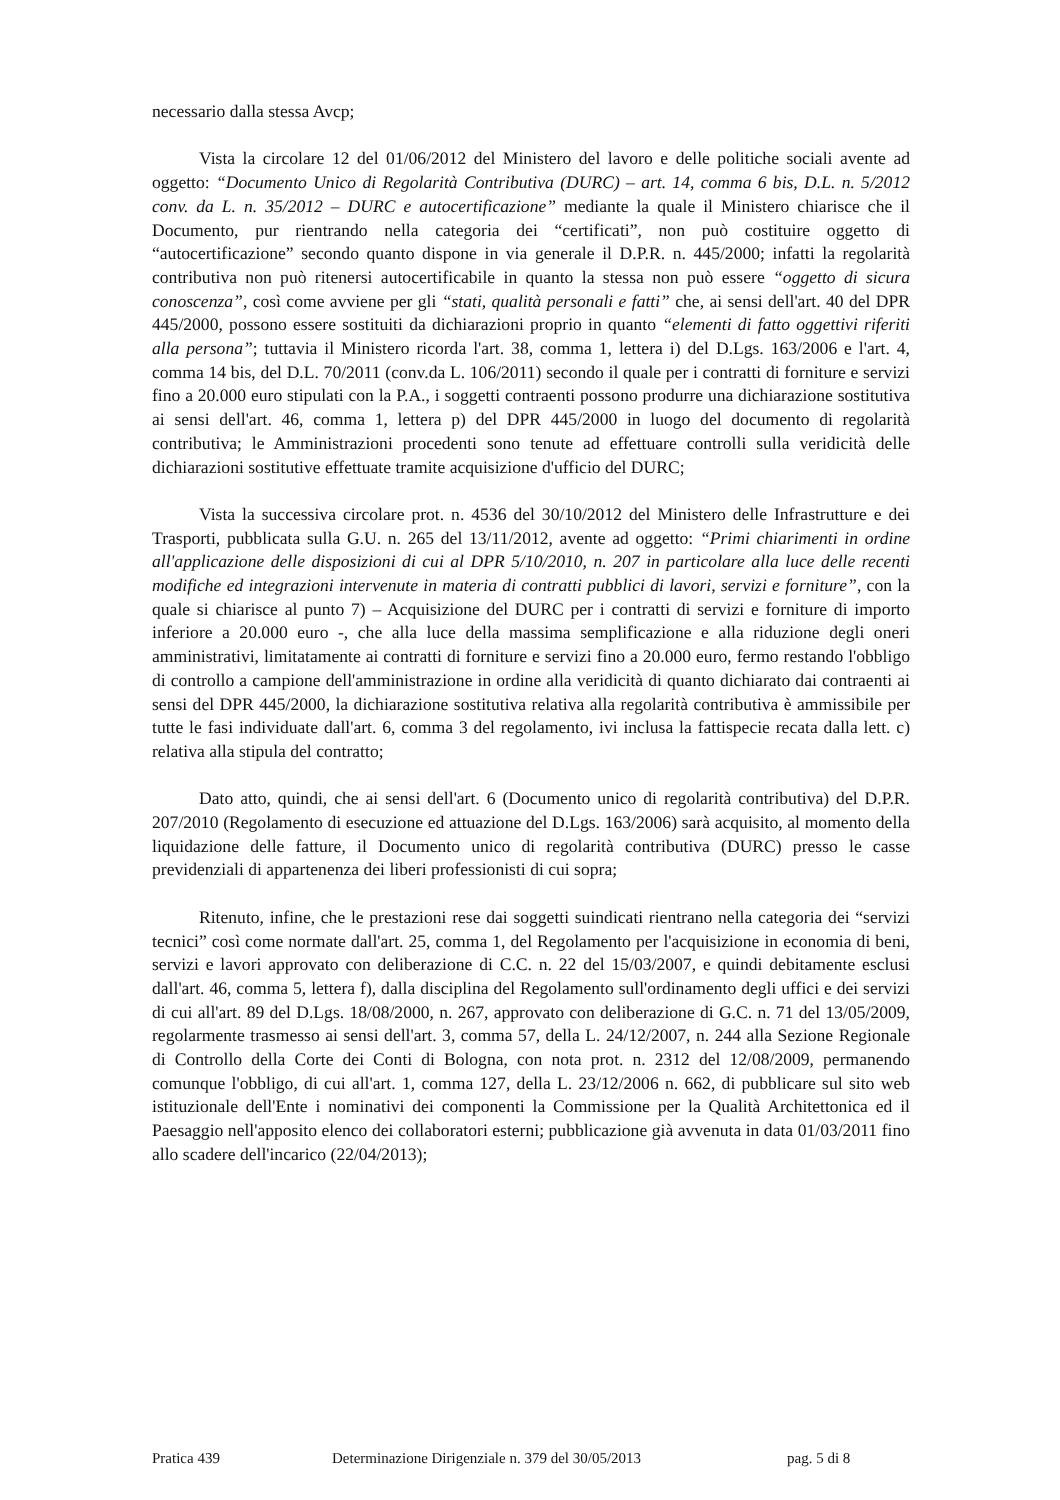necessario dalla stessa Avcp;
Vista la circolare 12 del 01/06/2012 del Ministero del lavoro e delle politiche sociali avente ad oggetto: “Documento Unico di Regolarità Contributiva (DURC) – art. 14, comma 6 bis, D.L. n. 5/2012 conv. da L. n. 35/2012 – DURC e autocertificazione” mediante la quale il Ministero chiarisce che il Documento, pur rientrando nella categoria dei “certificati”, non può costituire oggetto di “autocertificazione” secondo quanto dispone in via generale il D.P.R. n. 445/2000; infatti la regolarità contributiva non può ritenersi autocertificabile in quanto la stessa non può essere “oggetto di sicura conoscenza”, così come avviene per gli “stati, qualità personali e fatti” che, ai sensi dell'art. 40 del DPR 445/2000, possono essere sostituiti da dichiarazioni proprio in quanto “elementi di fatto oggettivi riferiti alla persona”; tuttavia il Ministero ricorda l'art. 38, comma 1, lettera i) del D.Lgs. 163/2006 e l'art. 4, comma 14 bis, del D.L. 70/2011 (conv.da L. 106/2011) secondo il quale per i contratti di forniture e servizi fino a 20.000 euro stipulati con la P.A., i soggetti contraenti possono produrre una dichiarazione sostitutiva ai sensi dell'art. 46, comma 1, lettera p) del DPR 445/2000 in luogo del documento di regolarità contributiva; le Amministrazioni procedenti sono tenute ad effettuare controlli sulla veridicità delle dichiarazioni sostitutive effettuate tramite acquisizione d'ufficio del DURC;
Vista la successiva circolare prot. n. 4536 del 30/10/2012 del Ministero delle Infrastrutture e dei Trasporti, pubblicata sulla G.U. n. 265 del 13/11/2012, avente ad oggetto: “Primi chiarimenti in ordine all'applicazione delle disposizioni di cui al DPR 5/10/2010, n. 207 in particolare alla luce delle recenti modifiche ed integrazioni intervenute in materia di contratti pubblici di lavori, servizi e forniture”, con la quale si chiarisce al punto 7) – Acquisizione del DURC per i contratti di servizi e forniture di importo inferiore a 20.000 euro -, che alla luce della massima semplificazione e alla riduzione degli oneri amministrativi, limitatamente ai contratti di forniture e servizi fino a 20.000 euro, fermo restando l'obbligo di controllo a campione dell'amministrazione in ordine alla veridicità di quanto dichiarato dai contraenti ai sensi del DPR 445/2000, la dichiarazione sostitutiva relativa alla regolarità contributiva è ammissibile per tutte le fasi individuate dall'art. 6, comma 3 del regolamento, ivi inclusa la fattispecie recata dalla lett. c) relativa alla stipula del contratto;
Dato atto, quindi, che ai sensi dell'art. 6 (Documento unico di regolarità contributiva) del D.P.R. 207/2010 (Regolamento di esecuzione ed attuazione del D.Lgs. 163/2006) sarà acquisito, al momento della liquidazione delle fatture, il Documento unico di regolarità contributiva (DURC) presso le casse previdenziali di appartenenza dei liberi professionisti di cui sopra;
Ritenuto, infine, che le prestazioni rese dai soggetti suindicati rientrano nella categoria dei “servizi tecnici” così come normate dall'art. 25, comma 1, del Regolamento per l'acquisizione in economia di beni, servizi e lavori approvato con deliberazione di C.C. n. 22 del 15/03/2007, e quindi debitamente esclusi dall'art. 46, comma 5, lettera f), dalla disciplina del Regolamento sull'ordinamento degli uffici e dei servizi di cui all'art. 89 del D.Lgs. 18/08/2000, n. 267, approvato con deliberazione di G.C. n. 71 del 13/05/2009, regolarmente trasmesso ai sensi dell'art. 3, comma 57, della L. 24/12/2007, n. 244 alla Sezione Regionale di Controllo della Corte dei Conti di Bologna, con nota prot. n. 2312 del 12/08/2009, permanendo comunque l'obbligo, di cui all'art. 1, comma 127, della L. 23/12/2006 n. 662, di pubblicare sul sito web istituzionale dell'Ente i nominativi dei componenti la Commissione per la Qualità Architettonica ed il Paesaggio nell'apposito elenco dei collaboratori esterni; pubblicazione già avvenuta in data 01/03/2011 fino allo scadere dell'incarico (22/04/2013);
Pratica 439 Determinazione Dirigenziale n. 379 del 30/05/2013 pag. 5 di 8